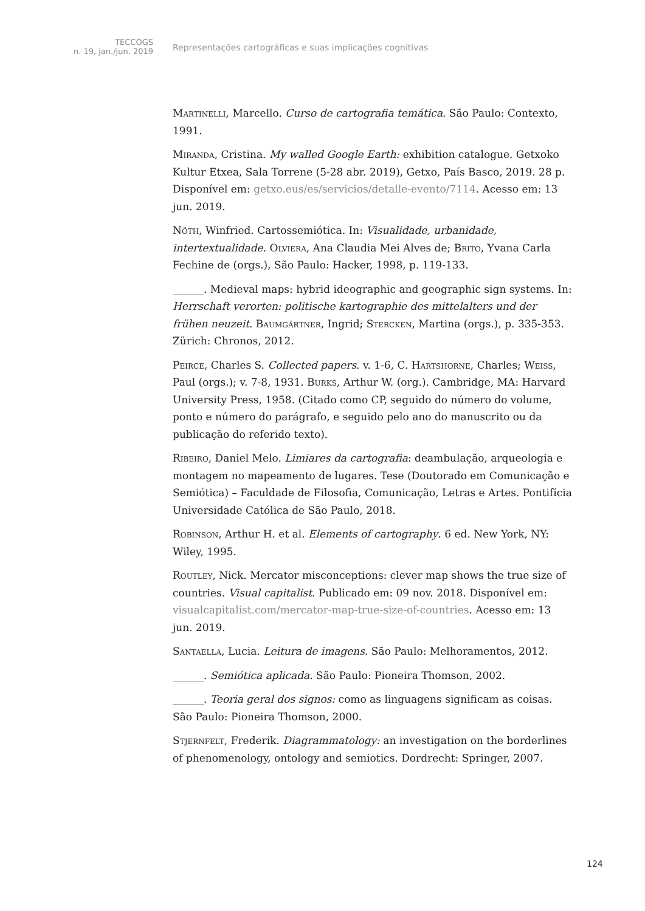TECCOGS
n. 19, jan./jun. 2019
Representações cartográficas e suas implicações cognitivas
Martinelli, Marcello. Curso de cartografia temática. São Paulo: Contexto, 1991.
Miranda, Cristina. My walled Google Earth: exhibition catalogue. Getxoko Kultur Etxea, Sala Torrene (5-28 abr. 2019), Getxo, País Basco, 2019. 28 p. Disponível em: getxo.eus/es/servicios/detalle-evento/7114. Acesso em: 13 jun. 2019.
Nöth, Winfried. Cartossemiótica. In: Visualidade, urbanidade, intertextualidade. Olviera, Ana Claudia Mei Alves de; Brito, Yvana Carla Fechine de (orgs.), São Paulo: Hacker, 1998, p. 119-133.
______. Medieval maps: hybrid ideographic and geographic sign systems. In: Herrschaft verorten: politische kartographie des mittelalters und der frühen neuzeit. Baumgärtner, Ingrid; Stercken, Martina (orgs.), p. 335-353. Zürich: Chronos, 2012.
Peirce, Charles S. Collected papers. v. 1-6, C. Hartshorne, Charles; Weiss, Paul (orgs.); v. 7-8, 1931. Burks, Arthur W. (org.). Cambridge, MA: Harvard University Press, 1958. (Citado como CP, seguido do número do volume, ponto e número do parágrafo, e seguido pelo ano do manuscrito ou da publicação do referido texto).
Ribeiro, Daniel Melo. Limiares da cartografia: deambulação, arqueologia e montagem no mapeamento de lugares. Tese (Doutorado em Comunicação e Semiótica) – Faculdade de Filosofia, Comunicação, Letras e Artes. Pontifícia Universidade Católica de São Paulo, 2018.
Robinson, Arthur H. et al. Elements of cartography. 6 ed. New York, NY: Wiley, 1995.
Routley, Nick. Mercator misconceptions: clever map shows the true size of countries. Visual capitalist. Publicado em: 09 nov. 2018. Disponível em: visualcapitalist.com/mercator-map-true-size-of-countries. Acesso em: 13 jun. 2019.
Santaella, Lucia. Leitura de imagens. São Paulo: Melhoramentos, 2012.
______. Semiótica aplicada. São Paulo: Pioneira Thomson, 2002.
______. Teoria geral dos signos: como as linguagens significam as coisas. São Paulo: Pioneira Thomson, 2000.
Stjernfelt, Frederik. Diagrammatology: an investigation on the borderlines of phenomenology, ontology and semiotics. Dordrecht: Springer, 2007.
124